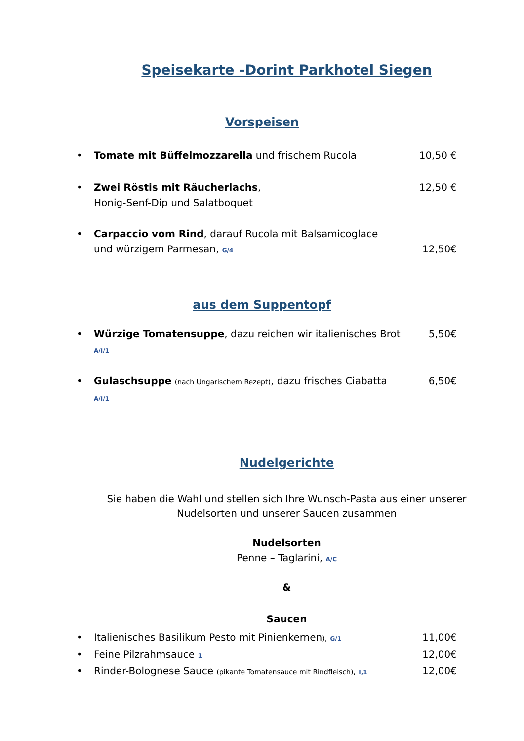Speisekarte -Dorint Parkhotel Siegen
Vorspeisen
• Tomate mit Büffelmozzarella und frischem Rucola 10,50 €
• Zwei Röstis mit Räucherlachs,
Honig-Senf-Dip und Salatboquet 12,50 €
• Carpaccio vom Rind, darauf Rucola mit Balsamicoglace
und würzigem Parmesan, G/4
12,50€
aus dem Suppentopf
• Würzige Tomatensuppe, dazu reichen wir italienisches Brot
A/I/1 5,50€
• Gulaschsuppe (nach Ungarischem Rezept), dazu frisches Ciabatta
A/I/1 6,50€
Nudelgerichte
Sie haben die Wahl und stellen sich Ihre Wunsch-Pasta aus einer unserer
Nudelsorten und unserer Saucen zusammen
Nudelsorten
Penne – Taglarini, A/C
&
Saucen
• Italienisches Basilikum Pesto mit Pinienkernen), G/1 11,00€
• Feine Pilzrahmsauce 1 12,00€
• Rinder-Bolognese Sauce (pikante Tomatensauce mit Rindfleisch), I,1 12,00€